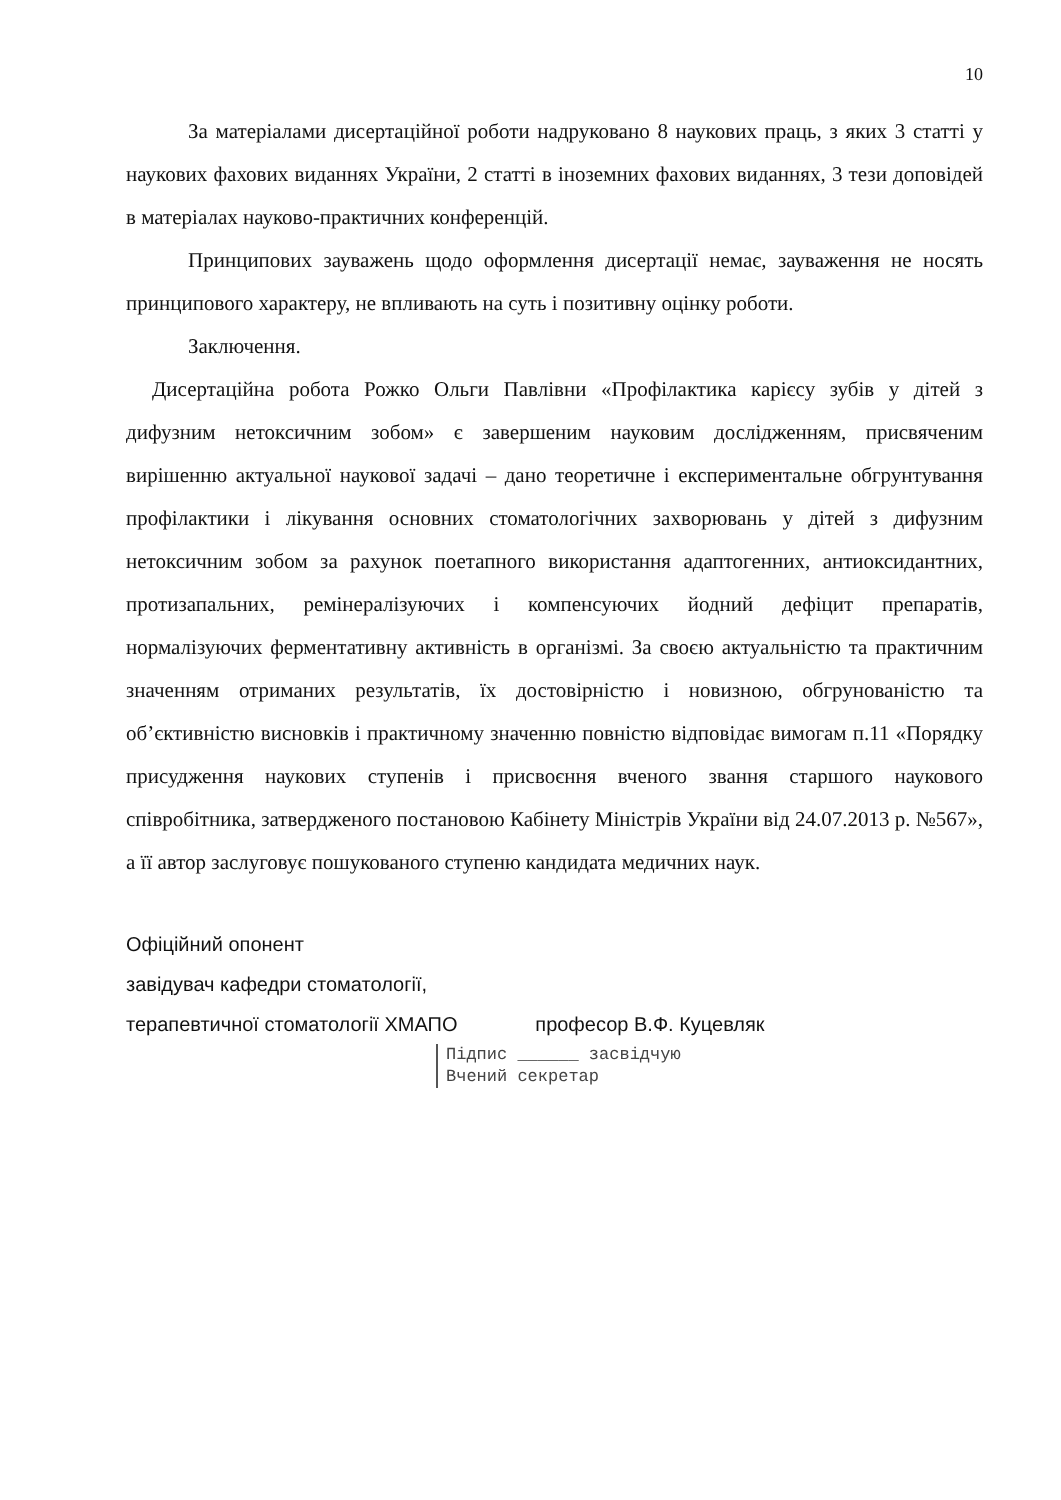10
За матеріалами дисертаційної роботи надруковано 8 наукових праць, з яких 3 статті у наукових фахових виданнях України, 2 статті в іноземних фахових виданнях, 3 тези доповідей в матеріалах науково-практичних конференцій.
Принципових зауважень щодо оформлення дисертації немає, зауваження не носять принципового характеру, не впливають на суть і позитивну оцінку роботи.
Заключення.
Дисертаційна робота Рожко Ольги Павлівни «Профілактика карієсу зубів у дітей з дифузним нетоксичним зобом» є завершеним науковим дослідженням, присвяченим вирішенню актуальної наукової задачі – дано теоретичне і експериментальне обгрунтування профілактики і лікування основних стоматологічних захворювань у дітей з дифузним нетоксичним зобом за рахунок поетапного використання адаптогенних, антиоксидантних, протизапальних, ремінералізуючих і компенсуючих йодний дефіцит препаратів, нормалізуючих ферментативну активність в організмі. За своєю актуальністю та практичним значенням отриманих результатів, їх достовірністю і новизною, обгрунованістю та об’єктивністю висновків і практичному значенню повністю відповідає вимогам п.11 «Порядку присудження наукових ступенів і присвоєння вченого звання старшого наукового співробітника, затвердженого постановою Кабінету Міністрів України від 24.07.2013 р. №567», а її автор заслуговує пошукованого ступеню кандидата медичних наук.
Офіційний опонент
завідувач кафедри стоматології,
терапевтичної стоматології ХМАПО професор В.Ф. Куцевляк
Підпис ______ засвідчую
Вчений секретар